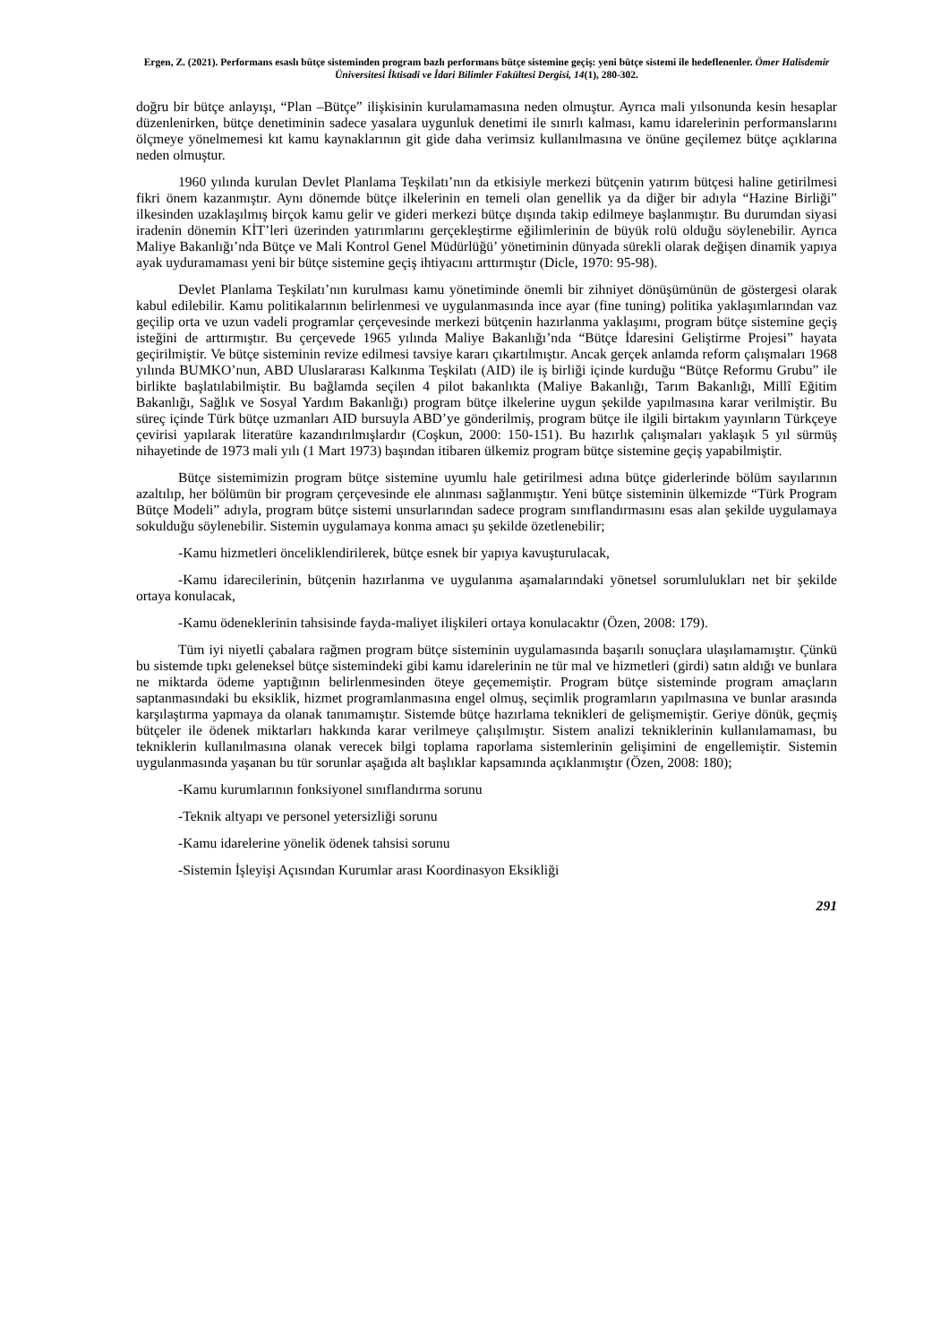Ergen, Z. (2021). Performans esaslı bütçe sisteminden program bazlı performans bütçe sistemine geçiş: yeni bütçe sistemi ile hedeflenenler. Ömer Halisdemir Üniversitesi İktisadi ve İdari Bilimler Fakültesi Dergisi, 14(1), 280-302.
doğru bir bütçe anlayışı, “Plan –Bütçe” ilişkisinin kurulamamasına neden olmuştur. Ayrıca mali yılsonunda kesin hesaplar düzenlenirken, bütçe denetiminin sadece yasalara uygunluk denetimi ile sınırlı kalması, kamu idarelerinin performanslarını ölçmeye yönelmemesi kıt kamu kaynaklarının git gide daha verimsiz kullanılmasına ve önüne geçilemez bütçe açıklarına neden olmuştur.
1960 yılında kurulan Devlet Planlama Teşkilatı’nın da etkisiyle merkezi bütçenin yatırım bütçesi haline getirilmesi fikri önem kazanmıştır. Aynı dönemde bütçe ilkelerinin en temeli olan genellik ya da diğer bir adıyla “Hazine Birliği” ilkesinden uzaklaşılmış birçok kamu gelir ve gideri merkezi bütçe dışında takip edilmeye başlanmıştır. Bu durumdan siyasi iradenin dönemin KİT’leri üzerinden yatırımlarını gerçekleştirme eğilimlerinin de büyük rolü olduğu söylenebilir. Ayrıca Maliye Bakanlığı’nda Bütçe ve Mali Kontrol Genel Müdürlüğü’ yönetiminin dünyada sürekli olarak değişen dinamik yapıya ayak uyduramaması yeni bir bütçe sistemine geçiş ihtiyacını arttırmıştır (Dicle, 1970: 95-98).
Devlet Planlama Teşkilatı’nın kurulması kamu yönetiminde önemli bir zihniyet dönüşümünün de göstergesi olarak kabul edilebilir. Kamu politikalarının belirlenmesi ve uygulanmasında ince ayar (fine tuning) politika yaklaşımlarından vaz geçilip orta ve uzun vadeli programlar çerçevesinde merkezi bütçenin hazırlanma yaklaşımı, program bütçe sistemine geçiş isteğini de arttırmıştır. Bu çerçevede 1965 yılında Maliye Bakanlığı’nda “Bütçe İdaresini Geliştirme Projesi” hayata geçirilmiştir. Ve bütçe sisteminin revize edilmesi tavsiye kararı çıkartılmıştır. Ancak gerçek anlamda reform çalışmaları 1968 yılında BUMKO’nun, ABD Uluslararası Kalkınma Teşkilatı (AID) ile iş birliği içinde kurduğu “Bütçe Reformu Grubu” ile birlikte başlatılabilmiştir. Bu bağlamda seçilen 4 pilot bakanlıkta (Maliye Bakanlığı, Tarım Bakanlığı, Millî Eğitim Bakanlığı, Sağlık ve Sosyal Yardım Bakanlığı) program bütçe ilkelerine uygun şekilde yapılmasına karar verilmiştir. Bu süreç içinde Türk bütçe uzmanları AID bursuyla ABD’ye gönderilmiş, program bütçe ile ilgili birtakım yayınların Türkçeye çevirisi yapılarak literatüre kazandırılmışlardır (Coşkun, 2000: 150-151). Bu hazırlık çalışmaları yaklaşık 5 yıl sürmüş nihayetinde de 1973 mali yılı (1 Mart 1973) başından itibaren ülkemiz program bütçe sistemine geçiş yapabilmiştir.
Bütçe sistemimizin program bütçe sistemine uyumlu hale getirilmesi adına bütçe giderlerinde bölüm sayılarının azaltılıp, her bölümün bir program çerçevesinde ele alınması sağlanmıştır. Yeni bütçe sisteminin ülkemizde “Türk Program Bütçe Modeli” adıyla, program bütçe sistemi unsurlarından sadece program sınıflandırmasını esas alan şekilde uygulamaya sokulduğu söylenebilir. Sistemin uygulamaya konma amacı şu şekilde özetlenebilir;
-Kamu hizmetleri önceliklendirilerek, bütçe esnek bir yapıya kavuşturulacak,
-Kamu idarecilerinin, bütçenin hazırlanma ve uygulanma aşamalarındaki yönetsel sorumlulukları net bir şekilde ortaya konulacak,
-Kamu ödeneklerinin tahsisinde fayda-maliyet ilişkileri ortaya konulacaktır (Özen, 2008: 179).
Tüm iyi niyetli çabalara rağmen program bütçe sisteminin uygulamasında başarılı sonuçlara ulaşılamamıştır. Çünkü bu sistemde tıpkı geleneksel bütçe sistemindeki gibi kamu idarelerinin ne tür mal ve hizmetleri (girdi) satın aldığı ve bunlara ne miktarda ödeme yaptığının belirlenmesinden öteye geçememiştir. Program bütçe sisteminde program amaçların saptanmasındaki bu eksiklik, hizmet programlanmasına engel olmuş, seçimlik programların yapılmasına ve bunlar arasında karşılaştırma yapmaya da olanak tanımamıştır. Sistemde bütçe hazırlama teknikleri de gelişmemiştir. Geriye dönük, geçmiş bütçeler ile ödenek miktarları hakkında karar verilmeye çalışılmıştır. Sistem analizi tekniklerinin kullanılamaması, bu tekniklerin kullanılmasına olanak verecek bilgi toplama raporlama sistemlerinin gelişimini de engellemiştir. Sistemin uygulanmasında yaşanan bu tür sorunlar aşağıda alt başlıklar kapsamında açıklanmıştır (Özen, 2008: 180);
-Kamu kurumlarının fonksiyonel sınıflandırma sorunu
-Teknik altyapı ve personel yetersizliği sorunu
-Kamu idarelerine yönelik ödenek tahsisi sorunu
-Sistemin İşleyişi Açısından Kurumlar arası Koordinasyon Eksikliği
291